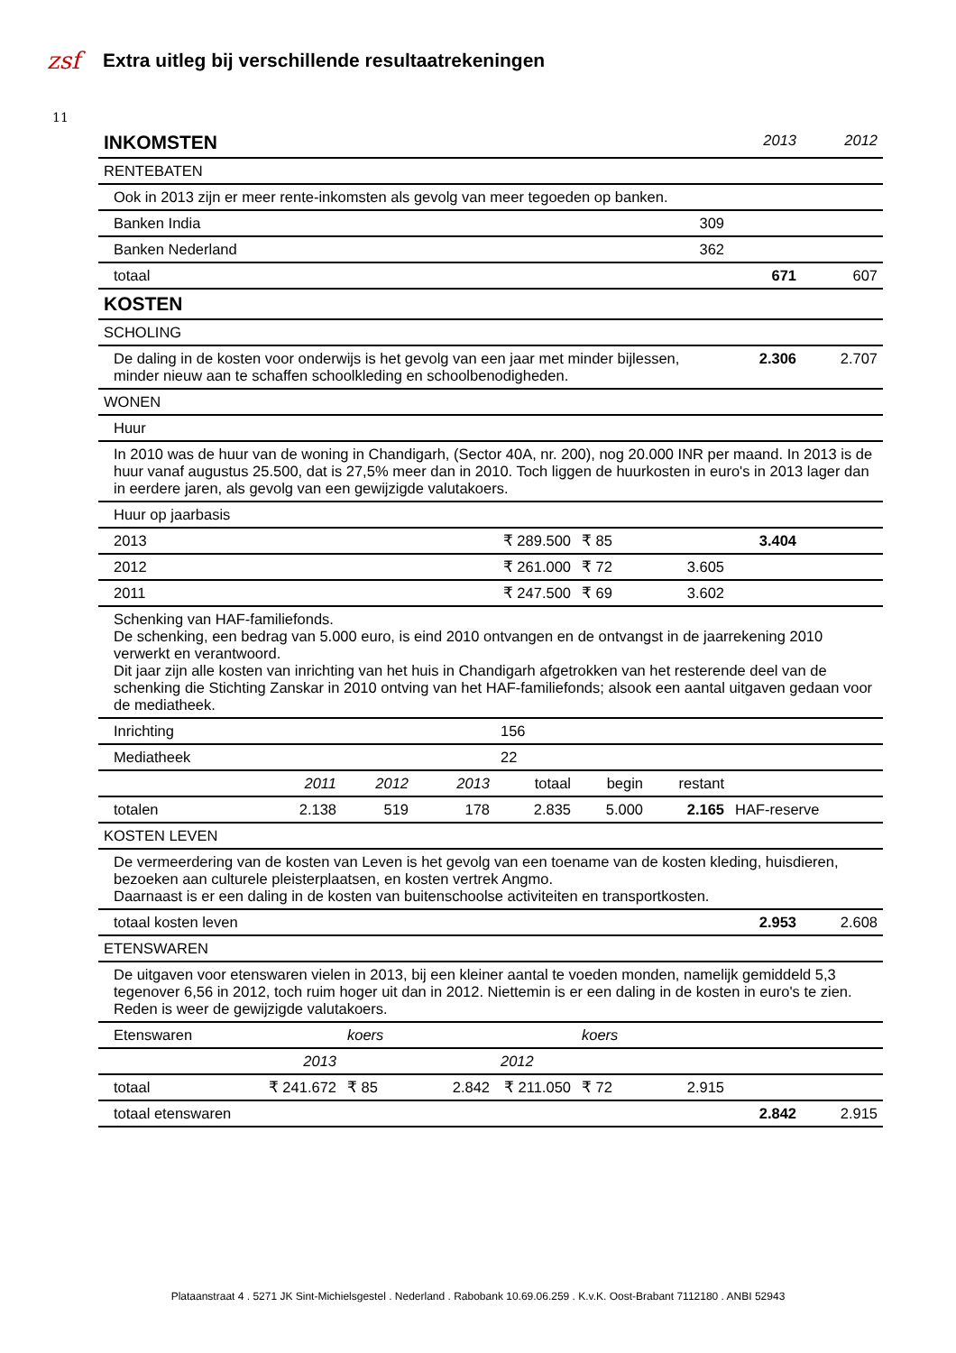zsf
Extra uitleg bij verschillende resultaatrekeningen
11
| INKOMSTEN | | | | | | | 2013 | 2012 |
| RENTEBATEN | | | | | | | | |
| Ook in 2013 zijn er meer rente-inkomsten als gevolg van meer tegoeden op banken. | | | | | | | | |
| Banken India | | | | 309 | | | | |
| Banken Nederland | | | | 362 | | | | |
| totaal | | | | | | | 671 | 607 |
| KOSTEN | | | | | | | | |
| SCHOLING | | | | | | | | |
| De daling in de kosten voor onderwijs is het gevolg van een jaar met minder bijlessen, minder nieuw aan te schaffen schoolkleding en schoolbenodigheden. | | | | | | | 2.306 | 2.707 |
| WONEN | | | | | | | | |
| Huur | | | | | | | | |
| In 2010 was de huur van de woning in Chandigarh, (Sector 40A, nr. 200), nog 20.000 INR per maand. In 2013 is de huur vanaf augustus 25.500, dat is 27,5% meer dan in 2010. Toch liggen de huurkosten in euro's in 2013 lager dan in eerdere jaren, als gevolg van een gewijzigde valutakoers. | | | | | | | | |
| Huur op jaarbasis | | | | | | | | |
| 2013 | | | | ₹ 289.500 | ₹ 85 | | 3.404 | |
| 2012 | | | | ₹ 261.000 | ₹ 72 | 3.605 | | |
| 2011 | | | | ₹ 247.500 | ₹ 69 | 3.602 | | |
| Schenking van HAF-familiefonds. De schenking, een bedrag van 5.000 euro, is eind 2010 ontvangen en de ontvangst in de jaarrekening 2010 verwerkt en verantwoord. Dit jaar zijn alle kosten van inrichting van het huis in Chandigarh afgetrokken van het resterende deel van de schenking die Stichting Zanskar in 2010 ontving van het HAF-familiefonds; alsook een aantal uitgaven gedaan voor de mediatheek. | | | | | | | | |
| Inrichting | | | | 156 | | | | |
| Mediatheek | | | | 22 | | | | |
| | 2011 | 2012 | 2013 | totaal | begin | restant | | |
| totalen | 2.138 | 519 | 178 | 2.835 | 5.000 | 2.165 | HAF-reserve | |
| KOSTEN LEVEN | | | | | | | | |
| De vermeerdering van de kosten van Leven is het gevolg van een toename van de kosten kleding, huisdieren, bezoeken aan culturele pleisterplaatsen, en kosten vertrek Angmo. Daarnaast is er een daling in de kosten van buitenschoolse activiteiten en transportkosten. | | | | | | | | |
| totaal kosten leven | | | | | | | 2.953 | 2.608 |
| ETENSWAREN | | | | | | | | |
| De uitgaven voor etenswaren vielen in 2013, bij een kleiner aantal te voeden monden, namelijk gemiddeld 5,3 tegenover 6,56 in 2012, toch ruim hoger uit dan in 2012. Niettemin is er een daling in de kosten in euro's te zien. Reden is weer de gewijzigde valutakoers. | | | | | | | | |
| Etenswaren | | koers | | | koers | | | |
| | 2013 | | | 2012 | | | | |
| totaal | ₹ 241.672 | ₹ 85 | 2.842 | ₹ 211.050 | ₹ 72 | 2.915 | | |
| totaal etenswaren | | | | | | | 2.842 | 2.915 |
Plataanstraat 4 . 5271 JK Sint-Michielsgestel . Nederland . Rabobank 10.69.06.259 . K.v.K. Oost-Brabant 7112180 . ANBI 52943